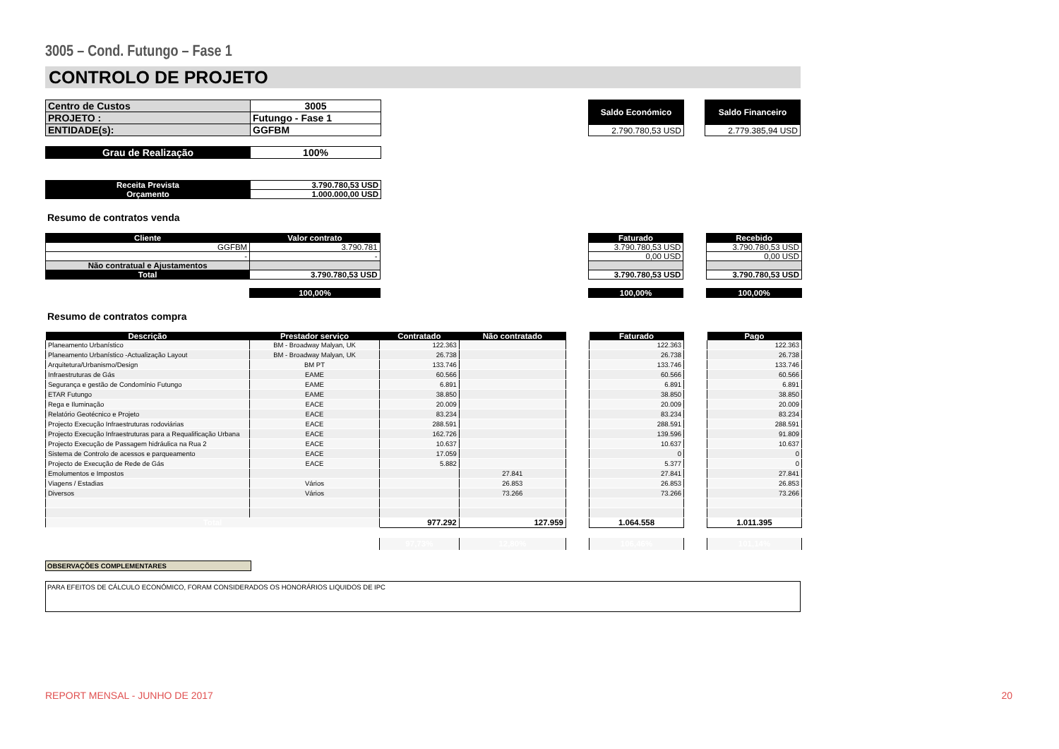3005 – Cond. Futungo – Fase 1
CONTROLO DE PROJETO
| Centro de Custos | 3005 |
| PROJETO : | Futungo - Fase 1 |
| ENTIDADE(s): | GGFBM |
| Saldo Económico |
| 2.790.780,53 USD |
| Saldo Financeiro |
| 2.779.385,94 USD |
| Grau de Realização | 100% |
| Receita Prevista | 3.790.780,53 USD |
| Orçamento | 1.000.000,00 USD |
Resumo de contratos venda
| Cliente | Valor contrato | | Faturado | | Recebido |
| GGFBM | 3.790.781 | | 3.790.780,53 USD | | 3.790.780,53 USD |
| - | - | | 0,00 USD | | 0,00 USD |
| Não contratual e Ajustamentos | | | | | |
| Total | 3.790.780,53 USD | | 3.790.780,53 USD | | 3.790.780,53 USD |
| | 100,00% | | 100,00% | | 100,00% |
Resumo de contratos compra
| Descrição | Prestador serviço | Contratado | Não contratado | | Faturado | | Pago |
| --- | --- | --- | --- | --- | --- | --- | --- |
| Planeamento Urbanístico | BM - Broadway Malyan, UK | 122.363 | | | 122.363 | | 122.363 |
| Planeamento Urbanístico -Actualização Layout | BM - Broadway Malyan, UK | 26.738 | | | 26.738 | | 26.738 |
| Arquitetura/Urbanismo/Design | BM PT | 133.746 | | | 133.746 | | 133.746 |
| Infraestruturas de Gás | EAME | 60.566 | | | 60.566 | | 60.566 |
| Segurança e gestão de Condomínio Futungo | EAME | 6.891 | | | 6.891 | | 6.891 |
| ETAR Futungo | EAME | 38.850 | | | 38.850 | | 38.850 |
| Rega e Iluminação | EACE | 20.009 | | | 20.009 | | 20.009 |
| Relatório Geotécnico e Projeto | EACE | 83.234 | | | 83.234 | | 83.234 |
| Projecto Execução Infraestruturas rodoviárias | EACE | 288.591 | | | 288.591 | | 288.591 |
| Projecto Execução Infraestruturas para a Requalificação Urbana | EACE | 162.726 | | | 139.596 | | 91.809 |
| Projecto Execução de Passagem hidráulica na Rua 2 | EACE | 10.637 | | | 10.637 | | 10.637 |
| Sistema de Controlo de acessos e parqueamento | EACE | 17.059 | | | 0 | | 0 |
| Projecto de Execução de Rede de Gás | EACE | 5.882 | | | 5.377 | | 0 |
| Emolumentos e Impostos | | | 27.841 | | 27.841 | | 27.841 |
| Viagens / Estadias | Vários | | 26.853 | | 26.853 | | 26.853 |
| Diversos | Vários | | 73.266 | | 73.266 | | 73.266 |
| Total | | 977.292 | 127.959 | | 1.064.558 | | 1.011.395 |
| | | 97,73% | 12,80% | | 106,46% | | 101,14% |
OBSERVAÇÕES COMPLEMENTARES
PARA EFEITOS DE CÁLCULO ECONÓMICO, FORAM CONSIDERADOS OS HONORÁRIOS LIQUIDOS DE IPC
REPORT MENSAL - JUNHO DE 2017 20